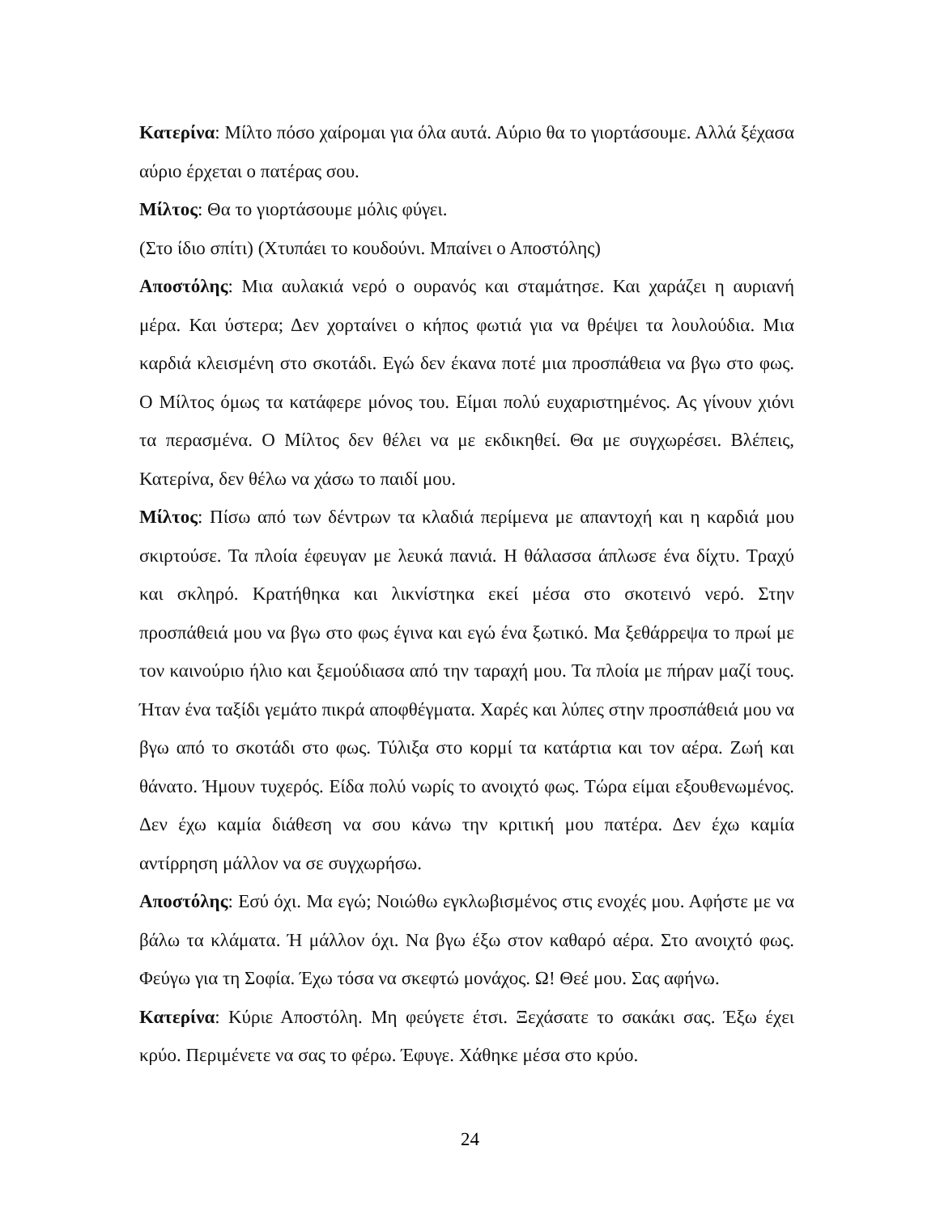Κατερίνα: Μίλτο πόσο χαίρομαι για όλα αυτά. Αύριο θα το γιορτάσουμε. Αλλά ξέχασα αύριο έρχεται ο πατέρας σου.
Μίλτος: Θα το γιορτάσουμε μόλις φύγει.
(Στο ίδιο σπίτι) (Χτυπάει το κουδούνι. Μπαίνει ο Αποστόλης)
Αποστόλης: Μια αυλακιά νερό ο ουρανός και σταμάτησε. Και χαράζει η αυριανή μέρα. Και ύστερα; Δεν χορταίνει ο κήπος φωτιά για να θρέψει τα λουλούδια. Μια καρδιά κλεισμένη στο σκοτάδι. Εγώ δεν έκανα ποτέ μια προσπάθεια να βγω στο φως. Ο Μίλτος όμως τα κατάφερε μόνος του. Είμαι πολύ ευχαριστημένος. Ας γίνουν χιόνι τα περασμένα. Ο Μίλτος δεν θέλει να με εκδικηθεί. Θα με συγχωρέσει. Βλέπεις, Κατερίνα, δεν θέλω να χάσω το παιδί μου.
Μίλτος: Πίσω από των δέντρων τα κλαδιά περίμενα με απαντοχή και η καρδιά μου σκιρτούσε. Τα πλοία έφευγαν με λευκά πανιά. Η θάλασσα άπλωσε ένα δίχτυ. Τραχύ και σκληρό. Κρατήθηκα και λικνίστηκα εκεί μέσα στο σκοτεινό νερό. Στην προσπάθειά μου να βγω στο φως έγινα και εγώ ένα ξωτικό. Μα ξεθάρρεψα το πρωί με τον καινούριο ήλιο και ξεμούδιασα από την ταραχή μου. Τα πλοία με πήραν μαζί τους. Ήταν ένα ταξίδι γεμάτο πικρά αποφθέγματα. Χαρές και λύπες στην προσπάθειά μου να βγω από το σκοτάδι στο φως. Τύλιξα στο κορμί τα κατάρτια και τον αέρα. Ζωή και θάνατο. Ήμουν τυχερός. Είδα πολύ νωρίς το ανοιχτό φως. Τώρα είμαι εξουθενωμένος. Δεν έχω καμία διάθεση να σου κάνω την κριτική μου πατέρα. Δεν έχω καμία αντίρρηση μάλλον να σε συγχωρήσω.
Αποστόλης: Εσύ όχι. Μα εγώ; Νοιώθω εγκλωβισμένος στις ενοχές μου. Αφήστε με να βάλω τα κλάματα. Ή μάλλον όχι. Να βγω έξω στον καθαρό αέρα. Στο ανοιχτό φως. Φεύγω για τη Σοφία. Έχω τόσα να σκεφτώ μονάχος. Ω! Θεέ μου. Σας αφήνω.
Κατερίνα: Κύριε Αποστόλη. Μη φεύγετε έτσι. Ξεχάσατε το σακάκι σας. Έξω έχει κρύο. Περιμένετε να σας το φέρω. Έφυγε. Χάθηκε μέσα στο κρύο.
24